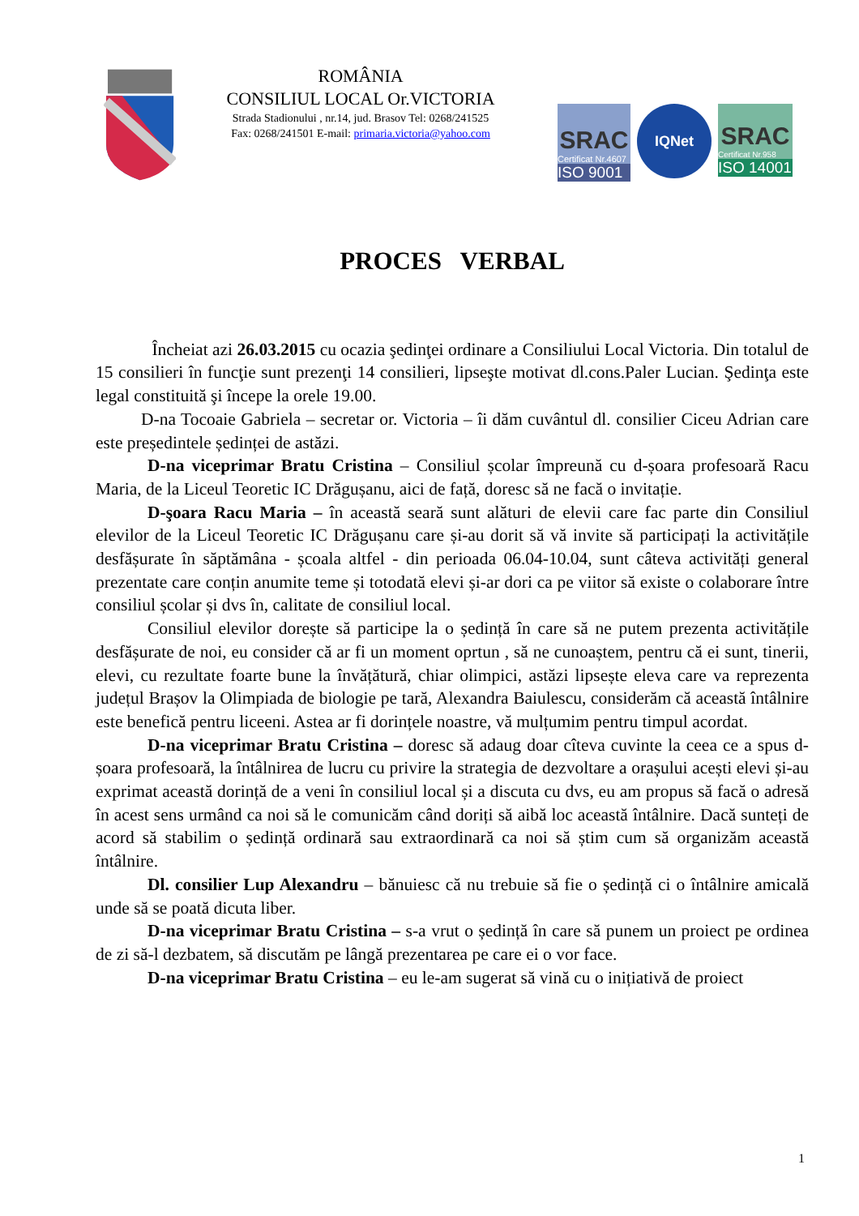ROMÂNIA
CONSILIUL LOCAL Or.VICTORIA
Strada Stadionului , nr.14, jud. Brasov Tel: 0268/241525
Fax: 0268/241501 E-mail: primaria.victoria@yahoo.com
SRAC
Certificat Nr.4607
ISO 9001
IQNet
SRAC
Certificat Nr.958
ISO 14001
PROCES VERBAL
Încheiat azi 26.03.2015 cu ocazia şedinţei ordinare a Consiliului Local Victoria. Din totalul de 15 consilieri în funcţie sunt prezenţi 14 consilieri, lipseşte motivat dl.cons.Paler Lucian. Şedinţa este legal constituită şi începe la orele 19.00.
D-na Tocoaie Gabriela – secretar or. Victoria – îi dăm cuvântul dl. consilier Ciceu Adrian care este președintele ședinței de astăzi.
D-na viceprimar Bratu Cristina – Consiliul școlar împreună cu d-șoara profesoară Racu Maria, de la Liceul Teoretic IC Drăgușanu, aici de față, doresc să ne facă o invitație.
D-şoara Racu Maria – în această seară sunt alături de elevii care fac parte din Consiliul elevilor de la Liceul Teoretic IC Drăgușanu care și-au dorit să vă invite să participați la activitățile desfășurate în săptămâna - școala altfel - din perioada 06.04-10.04, sunt câteva activități general prezentate care conțin anumite teme și totodată elevi și-ar dori ca pe viitor să existe o colaborare între consiliul școlar și dvs în, calitate de consiliul local.
Consiliul elevilor dorește să participe la o ședință în care să ne putem prezenta activitățile desfășurate de noi, eu consider că ar fi un moment oprtun , să ne cunoaștem, pentru că ei sunt, tinerii, elevi, cu rezultate foarte bune la învățătură, chiar olimpici, astăzi lipsește eleva care va reprezenta județul Brașov la Olimpiada de biologie pe tară, Alexandra Baiulescu, considerăm că această întâlnire este benefică pentru liceeni. Astea ar fi dorințele noastre, vă mulțumim pentru timpul acordat.
D-na viceprimar Bratu Cristina – doresc să adaug doar cîteva cuvinte la ceea ce a spus d-șoara profesoară, la întâlnirea de lucru cu privire la strategia de dezvoltare a orașului acești elevi și-au exprimat această dorință de a veni în consiliul local și a discuta cu dvs, eu am propus să facă o adresă în acest sens urmând ca noi să le comunicăm când doriți să aibă loc această întâlnire. Dacă sunteți de acord să stabilim o ședință ordinară sau extraordinară ca noi să știm cum să organizăm această întâlnire.
Dl. consilier Lup Alexandru – bănuiesc că nu trebuie să fie o ședință ci o întâlnire amicală unde să se poată dicuta liber.
D-na viceprimar Bratu Cristina – s-a vrut o ședință în care să punem un proiect pe ordinea de zi să-l dezbatem, să discutăm pe lângă prezentarea pe care ei o vor face.
D-na viceprimar Bratu Cristina – eu le-am sugerat să vină cu o inițiativă de proiect
1